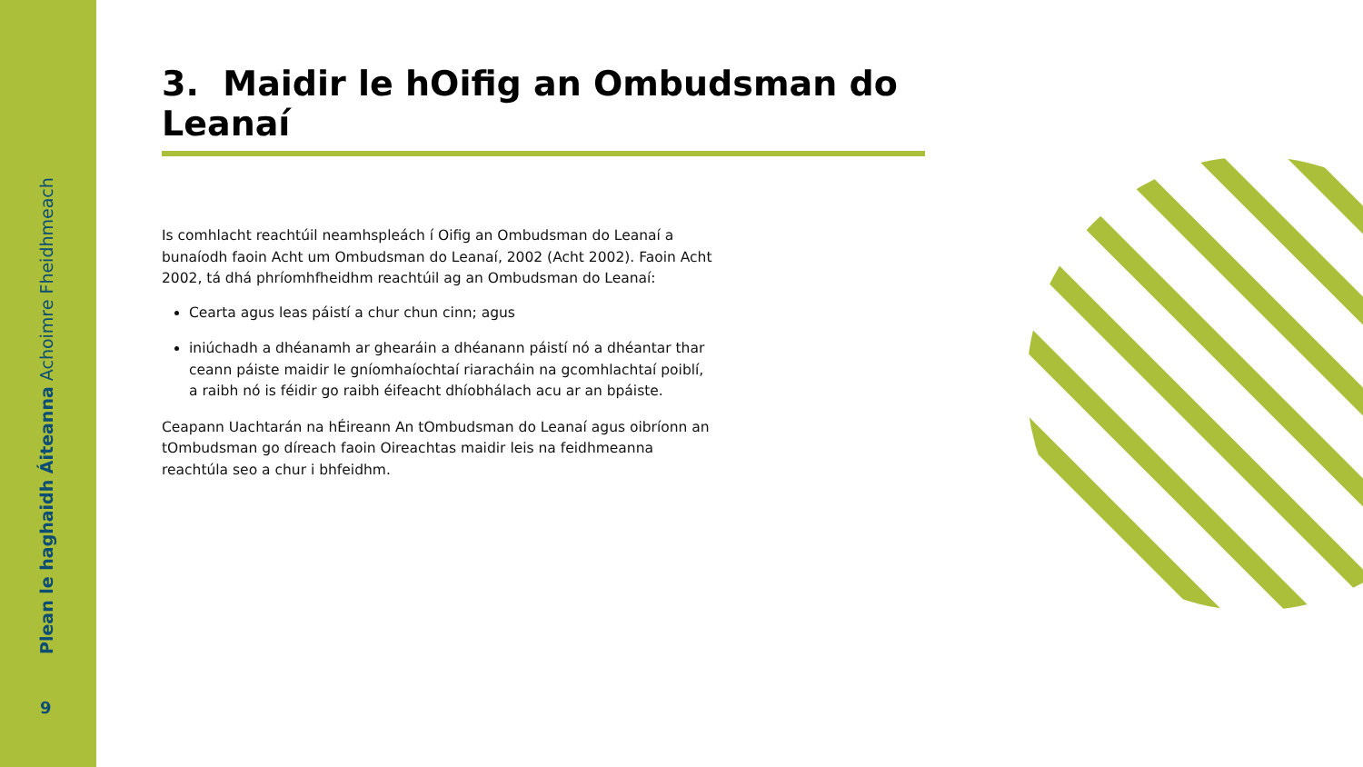Plean le haghaidh Áiteanna Achoimre Fheidhmeach
9
3. Maidir le hOifig an Ombudsman do Leanaí
Is comhlacht reachtúil neamhspleách í Oifig an Ombudsman do Leanaí a bunaíodh faoin Acht um Ombudsman do Leanaí, 2002 (Acht 2002). Faoin Acht 2002, tá dhá phríomhfheidhm reachtúil ag an Ombudsman do Leanaí:
Cearta agus leas páistí a chur chun cinn; agus
iniúchadh a dhéanamh ar ghearáin a dhéanann páistí nó a dhéantar thar ceann páiste maidir le gníomhaíochtaí riaracháin na gcomhlachtaí poiblí, a raibh nó is féidir go raibh éifeacht dhíobhálach acu ar an bpáiste.
Ceapann Uachtarán na hÉireann An tOmbudsman do Leanaí agus oibríonn an tOmbudsman go díreach faoin Oireachtas maidir leis na feidhmeanna reachtúla seo a chur i bhfeidhm.